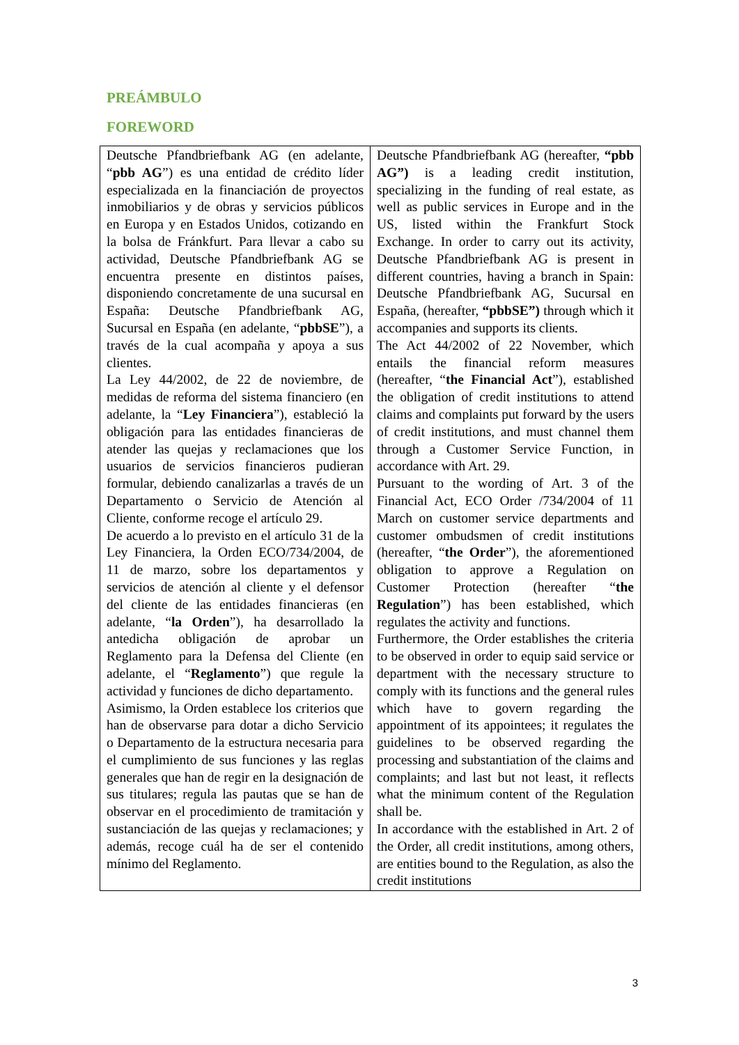PREÁMBULO
FOREWORD
| Deutsche Pfandbriefbank AG (en adelante, “ pbb AG ”) es una entidad de crédito líder especializada en la financiación de proyectos inmobiliarios y de obras y servicios públicos en Europa y en Estados Unidos, cotizando en la bolsa de Fránkfurt. Para llevar a cabo su actividad, Deutsche Pfandbriefbank AG se encuentra presente en distintos países, disponiendo concretamente de una sucursal en España: Deutsche Pfandbriefbank AG, Sucursal en España (en adelante, “ pbbSE ”), a través de la cual acompaña y apoya a sus clientes. La Ley 44/2002, de 22 de noviembre, de medidas de reforma del sistema financiero (en adelante, la “ Ley Financiera ”), estableció la obligación para las entidades financieras de atender las quejas y reclamaciones que los usuarios de servicios financieros pudieran formular, debiendo canalizarlas a través de un Departamento o Servicio de Atención al Cliente, conforme recoge el artículo 29. De acuerdo a lo previsto en el artículo 31 de la Ley Financiera, la Orden ECO/734/2004, de 11 de marzo, sobre los departamentos y servicios de atención al cliente y el defensor del cliente de las entidades financieras (en adelante, “ la Orden ”), ha desarrollado la antedicha obligación de aprobar un Reglamento para la Defensa del Cliente (en adelante, el “ Reglamento ”) que regule la actividad y funciones de dicho departamento. Asimismo, la Orden establece los criterios que han de observarse para dotar a dicho Servicio o Departamento de la estructura necesaria para el cumplimiento de sus funciones y las reglas generales que han de regir en la designación de sus titulares; regula las pautas que se han de observar en el procedimiento de tramitación y sustanciación de las quejas y reclamaciones; y además, recoge cuál ha de ser el contenido mínimo del Reglamento. | Deutsche Pfandbriefbank AG (hereafter, “pbb AG”) is a leading credit institution, specializing in the funding of real estate, as well as public services in Europe and in the US, listed within the Frankfurt Stock Exchange. In order to carry out its activity, Deutsche Pfandbriefbank AG is present in different countries, having a branch in Spain: Deutsche Pfandbriefbank AG, Sucursal en España, (hereafter, “pbbSE”) through which it accompanies and supports its clients. The Act 44/2002 of 22 November, which entails the financial reform measures (hereafter, “ the Financial Act ”), established the obligation of credit institutions to attend claims and complaints put forward by the users of credit institutions, and must channel them through a Customer Service Function, in accordance with Art. 29. Pursuant to the wording of Art. 3 of the Financial Act, ECO Order /734/2004 of 11 March on customer service departments and customer ombudsmen of credit institutions (hereafter, “ the Order ”), the aforementioned obligation to approve a Regulation on Customer Protection (hereafter “ the Regulation ”) has been established, which regulates the activity and functions. Furthermore, the Order establishes the criteria to be observed in order to equip said service or department with the necessary structure to comply with its functions and the general rules which have to govern regarding the appointment of its appointees; it regulates the guidelines to be observed regarding the processing and substantiation of the claims and complaints; and last but not least, it reflects what the minimum content of the Regulation shall be. In accordance with the established in Art. 2 of the Order, all credit institutions, among others, are entities bound to the Regulation, as also the credit institutions |
3